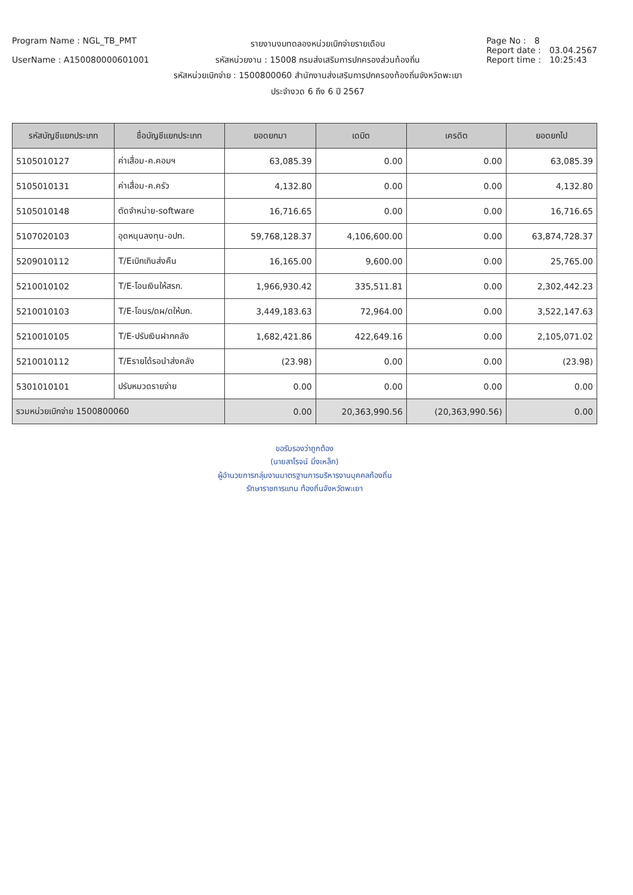Program Name : NGL_TB_PMT
UserName : A150080000601001
รายงานงบทดลองหน่วยเบิกจ่ายรายเดือน
รหัสหน่วยงาน : 15008 กรมส่งเสริมการปกครองส่วนท้องถิ่น
รหัสหน่วยเบิกจ่าย : 1500800060 สำนักงานส่งเสริมการปกครองท้องถิ่นจังหวัดพะเยา
ประจำงวด 6 ถึง 6 ปี 2567
Page No : 8
Report date : 03.04.2567
Report time : 10:25:43
| รหัสบัญชีแยกประเภท | ชื่อบัญชีแยกประเภท | ยอดยกมา | เดบิต | เครดิต | ยอดยกไป |
| --- | --- | --- | --- | --- | --- |
| 5105010127 | ค่าเสื่อม-ค.คอมฯ | 63,085.39 | 0.00 | 0.00 | 63,085.39 |
| 5105010131 | ค่าเสื่อม-ค.ครัว | 4,132.80 | 0.00 | 0.00 | 4,132.80 |
| 5105010148 | ตัดจำหน่าย-software | 16,716.65 | 0.00 | 0.00 | 16,716.65 |
| 5107020103 | อุดหนุนลงทุน-อปท. | 59,768,128.37 | 4,106,600.00 | 0.00 | 63,874,728.37 |
| 5209010112 | T/Eเบิกเกินส่งคืน | 16,165.00 | 9,600.00 | 0.00 | 25,765.00 |
| 5210010102 | T/E-โอนเงินให้สรก. | 1,966,930.42 | 335,511.81 | 0.00 | 2,302,442.23 |
| 5210010103 | T/E-โอนร/ดผ/ดให้บก. | 3,449,183.63 | 72,964.00 | 0.00 | 3,522,147.63 |
| 5210010105 | T/E-ปรับเงินฝากคลัง | 1,682,421.86 | 422,649.16 | 0.00 | 2,105,071.02 |
| 5210010112 | T/Eรายได้รอนำส่งคลัง | (23.98) | 0.00 | 0.00 | (23.98) |
| 5301010101 | ปรับหมวดรายจ่าย | 0.00 | 0.00 | 0.00 | 0.00 |
| รวมหน่วยเบิกจ่าย 1500800060 | | 0.00 | 20,363,990.56 | (20,363,990.56) | 0.00 |
ขอรับรองว่าถูกต้อง
(นายสาโรจน์ มิ่งเหล็ก)
ผู้อำนวยการกลุ่มงานมาตรฐานการบริหารงานบุคคลท้องถิ่น
รักษาราชการแทน ท้องถิ่นจังหวัดพะเยา